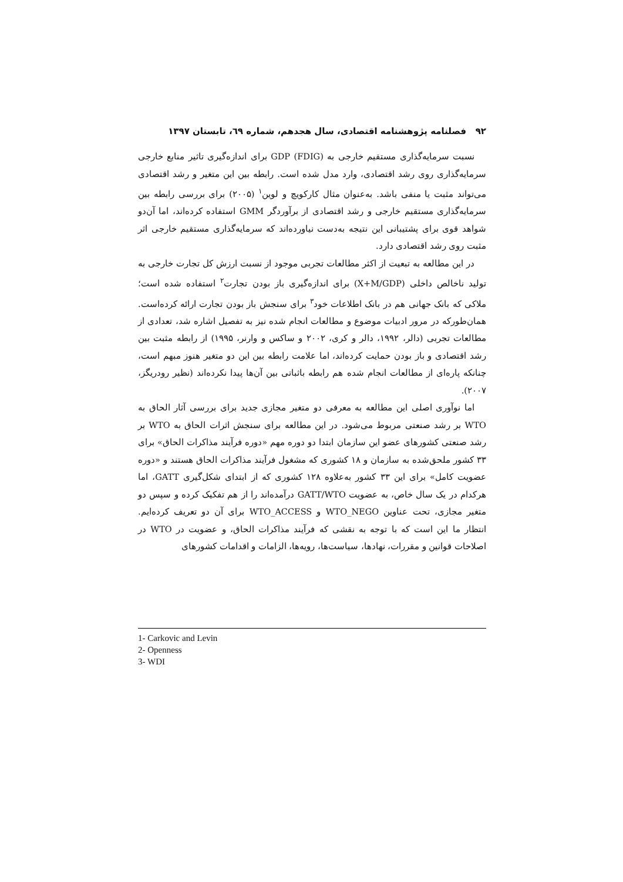۹۲ فصلنامه پژوهشنامه اقتصادی، سال هجدهم، شماره ٦٩، تابستان ۱۳۹۷
نسبت سرمایه‌گذاری مستقیم خارجی به GDP (FDIG) برای اندازه‌گیری تاثیر منابع خارجی سرمایه‌گذاری روی رشد اقتصادی، وارد مدل شده است. رابطه بین این متغیر و رشد اقتصادی می‌تواند مثبت یا منفی باشد. به‌عنوان مثال کارکویچ و لوین<sup>۱</sup> (۲۰۰۵) برای بررسی رابطه بین سرمایه‌گذاری مستقیم خارجی و رشد اقتصادی از برآوردگر GMM استفاده کرده‌اند، اما آن‌دو شواهد قوی برای پشتیبانی این نتیجه به‌دست نیاورده‌اند که سرمایه‌گذاری مستقیم خارجی اثر مثبت روی رشد اقتصادی دارد.
در این مطالعه به تبعیت از اکثر مطالعات تجربی موجود از نسبت ارزش کل تجارت خارجی به تولید ناخالص داخلی (X+M/GDP) برای اندازه‌گیری باز بودن تجارت<sup>۲</sup> استفاده شده است؛ ملاکی که بانک جهانی هم در بانک اطلاعات خود<sup>۳</sup> برای سنجش باز بودن تجارت ارائه کرده‌است. همان‌طورکه در مرور ادبیات موضوع و مطالعات انجام شده نیز به تفصیل اشاره شد، تعدادی از مطالعات تجربی (دالر، ۱۹۹۲، دالر و کری، ۲۰۰۲ و ساکس و وارنر، ۱۹۹۵) از رابطه مثبت بین رشد اقتصادی و باز بودن حمایت کرده‌اند، اما علامت رابطه بین این دو متغیر هنوز مبهم است، چنانکه پاره‌ای از مطالعات انجام شده هم رابطه باثباتی بین آن‌ها پیدا نکرده‌اند (نظیر رودریگز، ۲۰۰۷).
اما نوآوری اصلی این مطالعه به معرفی دو متغیر مجازی جدید برای بررسی آثار الحاق به WTO بر رشد صنعتی مربوط می‌شود. در این مطالعه برای سنجش اثرات الحاق به WTO بر رشد صنعتی کشورهای عضو این سازمان ابتدا دو دوره مهم «دوره فرآیند مذاکرات الحاق» برای ۳۳ کشور ملحق‌شده به سازمان و ۱۸ کشوری که مشغول فرآیند مذاکرات الحاق هستند و «دوره عضویت کامل» برای این ۳۳ کشور به‌علاوه ۱۲۸ کشوری که از ابتدای شکل‌گیری GATT، اما هرکدام در یک سال خاص، به عضویت GATT/WTO درآمده‌اند را از هم تفکیک کرده و سپس دو متغیر مجازی، تحت عناوین WTO_NEGO و WTO_ACCESS برای آن دو تعریف کرده‌ایم. انتظار ما این است که با توجه به نقشی که فرآیند مذاکرات الحاق، و عضویت در WTO در اصلاحات قوانین و مقررات، نهادها، سیاست‌ها، رویه‌ها، الزامات و اقدامات کشورهای
1- Carkovic and Levin
2- Openness
3- WDI